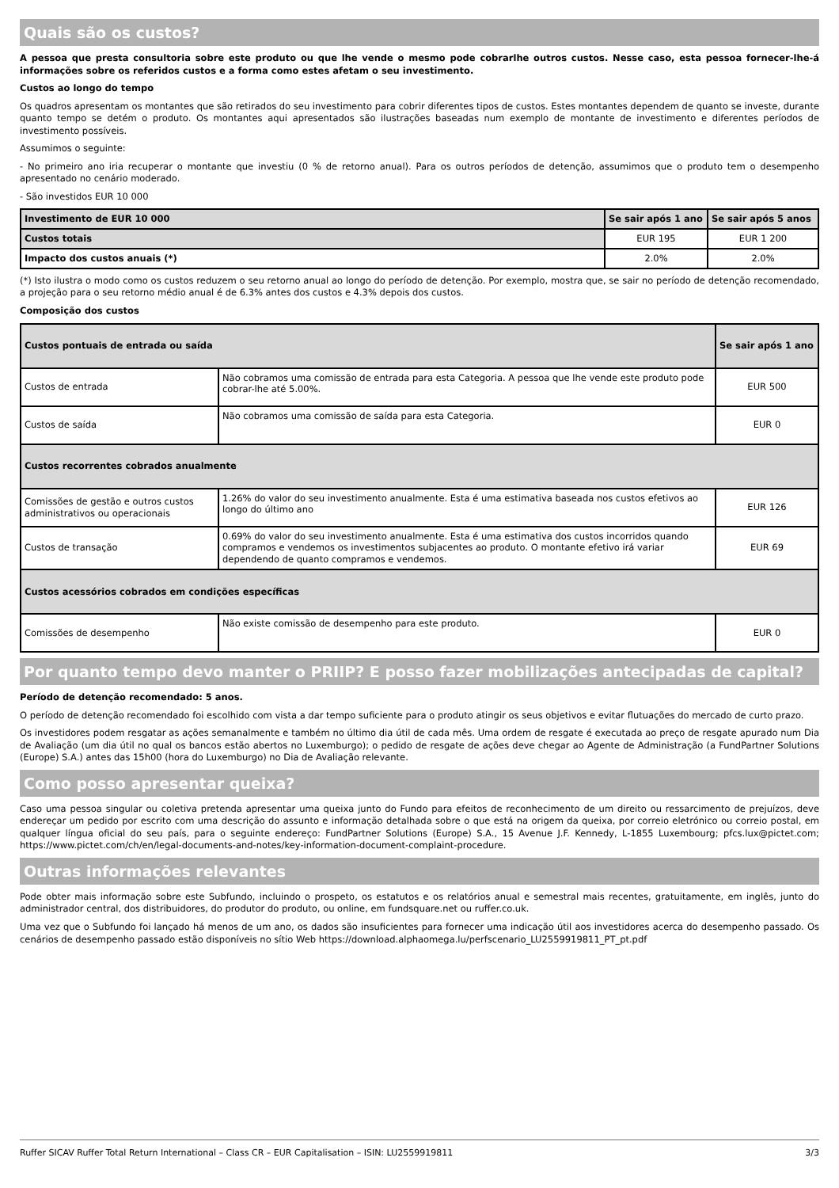Quais são os custos?
A pessoa que presta consultoria sobre este produto ou que lhe vende o mesmo pode cobrarlhe outros custos. Nesse caso, esta pessoa fornecer-lhe-á informações sobre os referidos custos e a forma como estes afetam o seu investimento.
Custos ao longo do tempo
Os quadros apresentam os montantes que são retirados do seu investimento para cobrir diferentes tipos de custos. Estes montantes dependem de quanto se investe, durante quanto tempo se detém o produto. Os montantes aqui apresentados são ilustrações baseadas num exemplo de montante de investimento e diferentes períodos de investimento possíveis.
Assumimos o seguinte:
- No primeiro ano iria recuperar o montante que investiu (0 % de retorno anual). Para os outros períodos de detenção, assumimos que o produto tem o desempenho apresentado no cenário moderado.
- São investidos EUR 10 000
| Investimento de EUR 10 000 | Se sair após 1 ano | Se sair após 5 anos |
| --- | --- | --- |
| Custos totais | EUR 195 | EUR 1 200 |
| Impacto dos custos anuais (*) | 2.0% | 2.0% |
(*) Isto ilustra o modo como os custos reduzem o seu retorno anual ao longo do período de detenção. Por exemplo, mostra que, se sair no período de detenção recomendado, a projeção para o seu retorno médio anual é de 6.3% antes dos custos e 4.3% depois dos custos.
Composição dos custos
| Custos pontuais de entrada ou saída | | Se sair após 1 ano |
| --- | --- | --- |
| Custos de entrada | Não cobramos uma comissão de entrada para esta Categoria. A pessoa que lhe vende este produto pode cobrar-lhe até 5.00%. | EUR 500 |
| Custos de saída | Não cobramos uma comissão de saída para esta Categoria. | EUR 0 |
| Custos recorrentes cobrados anualmente | | |
| Comissões de gestão e outros custos administrativos ou operacionais | 1.26% do valor do seu investimento anualmente. Esta é uma estimativa baseada nos custos efetivos ao longo do último ano | EUR 126 |
| Custos de transação | 0.69% do valor do seu investimento anualmente. Esta é uma estimativa dos custos incorridos quando compramos e vendemos os investimentos subjacentes ao produto. O montante efetivo irá variar dependendo de quanto compramos e vendemos. | EUR 69 |
| Custos acessórios cobrados em condições específicas | | |
| Comissões de desempenho | Não existe comissão de desempenho para este produto. | EUR 0 |
Por quanto tempo devo manter o PRIIP? E posso fazer mobilizações antecipadas de capital?
Período de detenção recomendado: 5 anos.
O período de detenção recomendado foi escolhido com vista a dar tempo suficiente para o produto atingir os seus objetivos e evitar flutuações do mercado de curto prazo.
Os investidores podem resgatar as ações semanalmente e também no último dia útil de cada mês. Uma ordem de resgate é executada ao preço de resgate apurado num Dia de Avaliação (um dia útil no qual os bancos estão abertos no Luxemburgo); o pedido de resgate de ações deve chegar ao Agente de Administração (a FundPartner Solutions (Europe) S.A.) antes das 15h00 (hora do Luxemburgo) no Dia de Avaliação relevante.
Como posso apresentar queixa?
Caso uma pessoa singular ou coletiva pretenda apresentar uma queixa junto do Fundo para efeitos de reconhecimento de um direito ou ressarcimento de prejuízos, deve endereçar um pedido por escrito com uma descrição do assunto e informação detalhada sobre o que está na origem da queixa, por correio eletrónico ou correio postal, em qualquer língua oficial do seu país, para o seguinte endereço: FundPartner Solutions (Europe) S.A., 15 Avenue J.F. Kennedy, L-1855 Luxembourg; pfcs.lux@pictet.com; https://www.pictet.com/ch/en/legal-documents-and-notes/key-information-document-complaint-procedure.
Outras informações relevantes
Pode obter mais informação sobre este Subfundo, incluindo o prospeto, os estatutos e os relatórios anual e semestral mais recentes, gratuitamente, em inglês, junto do administrador central, dos distribuidores, do produtor do produto, ou online, em fundsquare.net ou ruffer.co.uk.
Uma vez que o Subfundo foi lançado há menos de um ano, os dados são insuficientes para fornecer uma indicação útil aos investidores acerca do desempenho passado. Os cenários de desempenho passado estão disponíveis no sítio Web https://download.alphaomega.lu/perfscenario_LU2559919811_PT_pt.pdf
Ruffer SICAV Ruffer Total Return International – Class CR – EUR Capitalisation – ISIN: LU2559919811 3/3